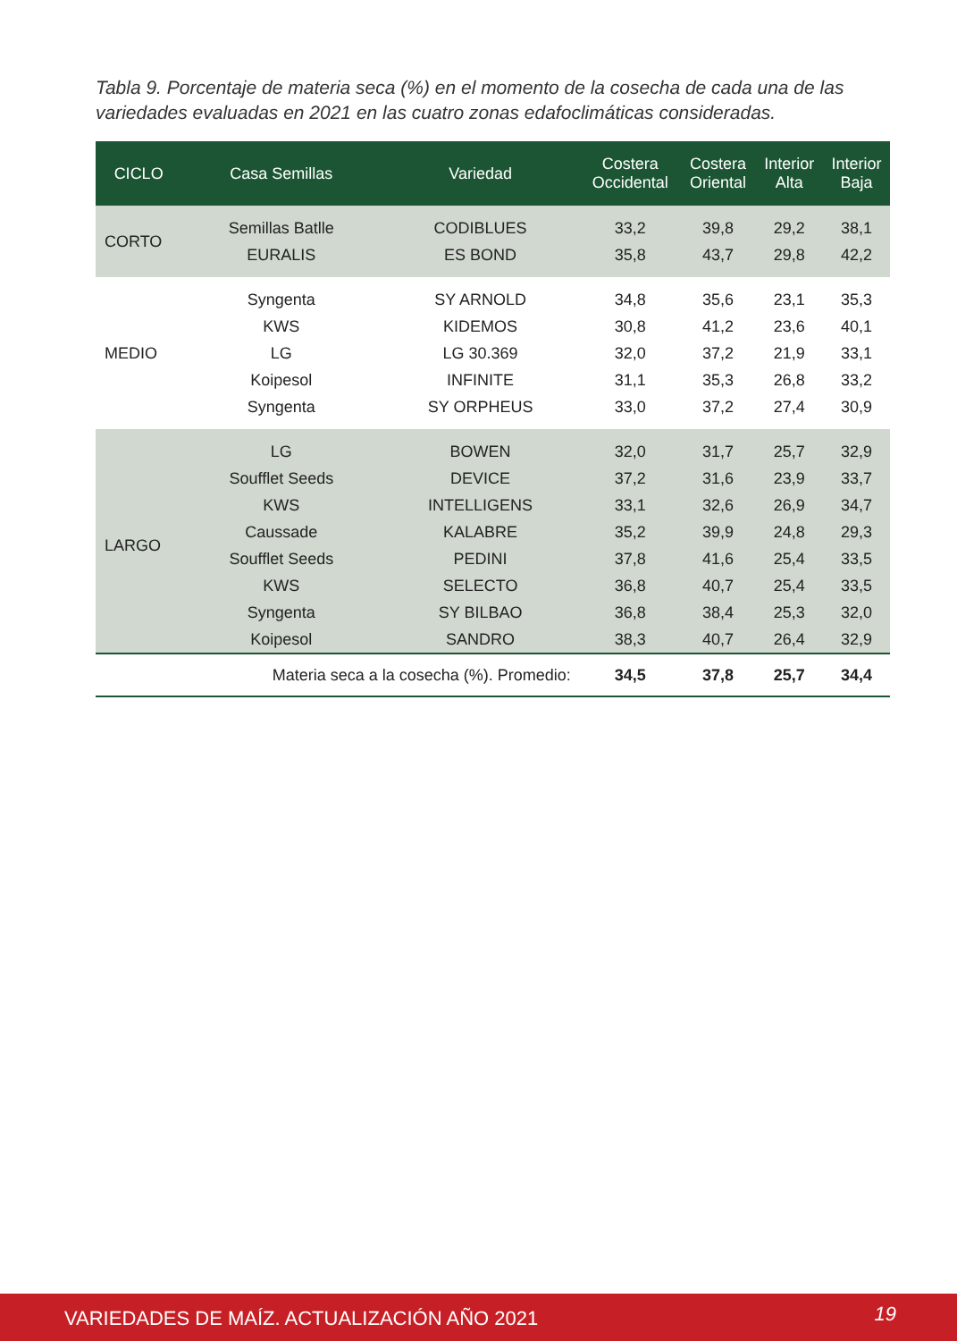Tabla 9. Porcentaje de materia seca (%) en el momento de la cosecha de cada una de las variedades evaluadas en 2021 en las cuatro zonas edafoclimáticas consideradas.
| CICLO | Casa Semillas | Variedad | Costera Occidental | Costera Oriental | Interior Alta | Interior Baja |
| --- | --- | --- | --- | --- | --- | --- |
| CORTO | Semillas Batlle | CODIBLUES | 33,2 | 39,8 | 29,2 | 38,1 |
| | EURALIS | ES BOND | 35,8 | 43,7 | 29,8 | 42,2 |
| MEDIO | Syngenta | SY ARNOLD | 34,8 | 35,6 | 23,1 | 35,3 |
| | KWS | KIDEMOS | 30,8 | 41,2 | 23,6 | 40,1 |
| | LG | LG 30.369 | 32,0 | 37,2 | 21,9 | 33,1 |
| | Koipesol | INFINITE | 31,1 | 35,3 | 26,8 | 33,2 |
| | Syngenta | SY ORPHEUS | 33,0 | 37,2 | 27,4 | 30,9 |
| LARGO | LG | BOWEN | 32,0 | 31,7 | 25,7 | 32,9 |
| | Soufflet Seeds | DEVICE | 37,2 | 31,6 | 23,9 | 33,7 |
| | KWS | INTELLIGENS | 33,1 | 32,6 | 26,9 | 34,7 |
| | Caussade | KALABRE | 35,2 | 39,9 | 24,8 | 29,3 |
| | Soufflet Seeds | PEDINI | 37,8 | 41,6 | 25,4 | 33,5 |
| | KWS | SELECTO | 36,8 | 40,7 | 25,4 | 33,5 |
| | Syngenta | SY BILBAO | 36,8 | 38,4 | 25,3 | 32,0 |
| | Koipesol | SANDRO | 38,3 | 40,7 | 26,4 | 32,9 |
| | Materia seca a la cosecha (%). Promedio: | | 34,5 | 37,8 | 25,7 | 34,4 |
VARIEDADES DE MAÍZ. ACTUALIZACIÓN AÑO 2021 19